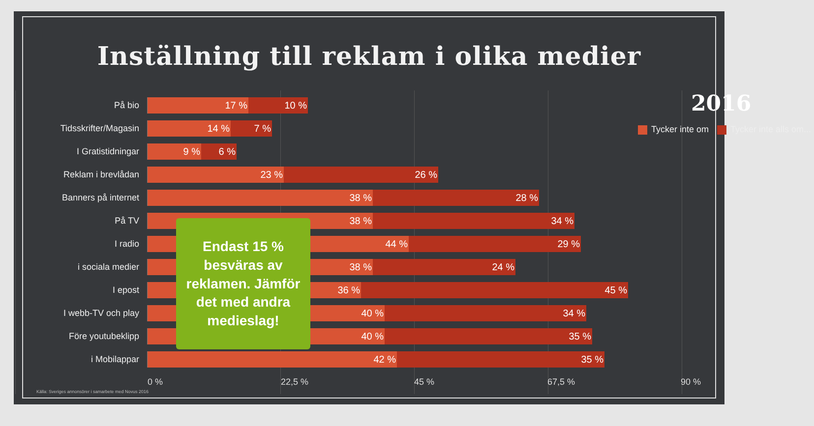Inställning till reklam i olika medier
På bio
17 % 10 %
Tidsskrifter/Magasin
14 % 7 %
I Gratistidningar
9 % 6 %
Reklam i brevlådan
23 % 26 %
Banners på internet
38 % 28 %
På TV
38 % 34 %
I radio
44 % 29 %
i sociala medier
38 % 24 %
I epost
36 % 45 %
I webb-TV och play
40 % 34 %
Före youtubeklipp
40 % 35 %
i Mobilappar
42 % 35 %
0 % 22,5 % 45 % 67,5 % 90 %
Källa: Sveriges annonsörer i samarbete med Novus 2016
2016
Tycker inte om Tycker inte alls om...
Endast 15 %
besväras av
reklamen. Jämför
det med andra
medieslag!